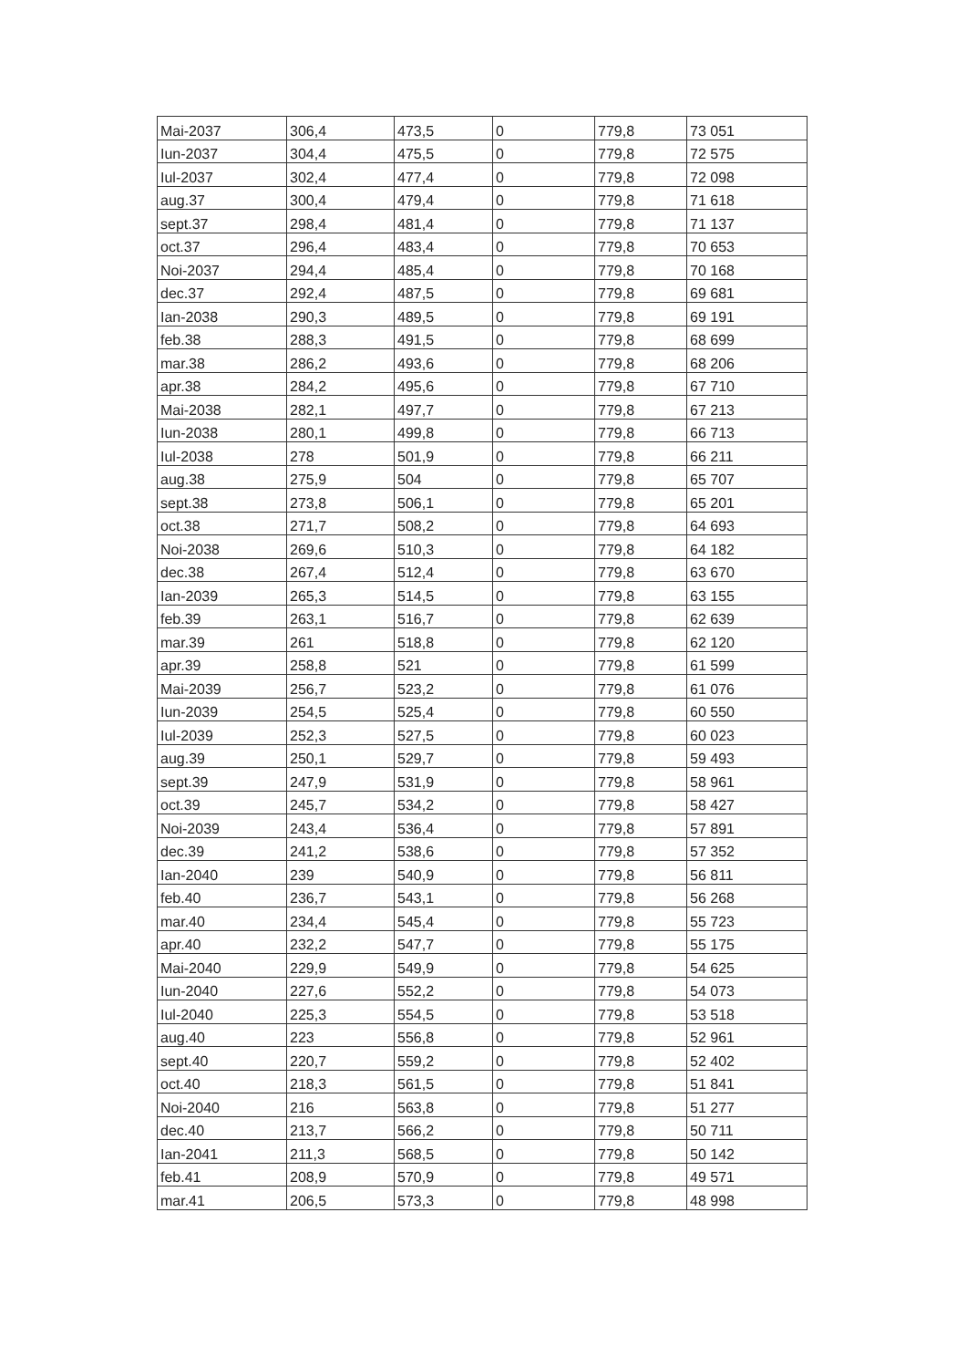| Mai-2037 | 306,4 | 473,5 | 0 | 779,8 | 73 051 |
| Iun-2037 | 304,4 | 475,5 | 0 | 779,8 | 72 575 |
| Iul-2037 | 302,4 | 477,4 | 0 | 779,8 | 72 098 |
| aug.37 | 300,4 | 479,4 | 0 | 779,8 | 71 618 |
| sept.37 | 298,4 | 481,4 | 0 | 779,8 | 71 137 |
| oct.37 | 296,4 | 483,4 | 0 | 779,8 | 70 653 |
| Noi-2037 | 294,4 | 485,4 | 0 | 779,8 | 70 168 |
| dec.37 | 292,4 | 487,5 | 0 | 779,8 | 69 681 |
| Ian-2038 | 290,3 | 489,5 | 0 | 779,8 | 69 191 |
| feb.38 | 288,3 | 491,5 | 0 | 779,8 | 68 699 |
| mar.38 | 286,2 | 493,6 | 0 | 779,8 | 68 206 |
| apr.38 | 284,2 | 495,6 | 0 | 779,8 | 67 710 |
| Mai-2038 | 282,1 | 497,7 | 0 | 779,8 | 67 213 |
| Iun-2038 | 280,1 | 499,8 | 0 | 779,8 | 66 713 |
| Iul-2038 | 278 | 501,9 | 0 | 779,8 | 66 211 |
| aug.38 | 275,9 | 504 | 0 | 779,8 | 65 707 |
| sept.38 | 273,8 | 506,1 | 0 | 779,8 | 65 201 |
| oct.38 | 271,7 | 508,2 | 0 | 779,8 | 64 693 |
| Noi-2038 | 269,6 | 510,3 | 0 | 779,8 | 64 182 |
| dec.38 | 267,4 | 512,4 | 0 | 779,8 | 63 670 |
| Ian-2039 | 265,3 | 514,5 | 0 | 779,8 | 63 155 |
| feb.39 | 263,1 | 516,7 | 0 | 779,8 | 62 639 |
| mar.39 | 261 | 518,8 | 0 | 779,8 | 62 120 |
| apr.39 | 258,8 | 521 | 0 | 779,8 | 61 599 |
| Mai-2039 | 256,7 | 523,2 | 0 | 779,8 | 61 076 |
| Iun-2039 | 254,5 | 525,4 | 0 | 779,8 | 60 550 |
| Iul-2039 | 252,3 | 527,5 | 0 | 779,8 | 60 023 |
| aug.39 | 250,1 | 529,7 | 0 | 779,8 | 59 493 |
| sept.39 | 247,9 | 531,9 | 0 | 779,8 | 58 961 |
| oct.39 | 245,7 | 534,2 | 0 | 779,8 | 58 427 |
| Noi-2039 | 243,4 | 536,4 | 0 | 779,8 | 57 891 |
| dec.39 | 241,2 | 538,6 | 0 | 779,8 | 57 352 |
| Ian-2040 | 239 | 540,9 | 0 | 779,8 | 56 811 |
| feb.40 | 236,7 | 543,1 | 0 | 779,8 | 56 268 |
| mar.40 | 234,4 | 545,4 | 0 | 779,8 | 55 723 |
| apr.40 | 232,2 | 547,7 | 0 | 779,8 | 55 175 |
| Mai-2040 | 229,9 | 549,9 | 0 | 779,8 | 54 625 |
| Iun-2040 | 227,6 | 552,2 | 0 | 779,8 | 54 073 |
| Iul-2040 | 225,3 | 554,5 | 0 | 779,8 | 53 518 |
| aug.40 | 223 | 556,8 | 0 | 779,8 | 52 961 |
| sept.40 | 220,7 | 559,2 | 0 | 779,8 | 52 402 |
| oct.40 | 218,3 | 561,5 | 0 | 779,8 | 51 841 |
| Noi-2040 | 216 | 563,8 | 0 | 779,8 | 51 277 |
| dec.40 | 213,7 | 566,2 | 0 | 779,8 | 50 711 |
| Ian-2041 | 211,3 | 568,5 | 0 | 779,8 | 50 142 |
| feb.41 | 208,9 | 570,9 | 0 | 779,8 | 49 571 |
| mar.41 | 206,5 | 573,3 | 0 | 779,8 | 48 998 |